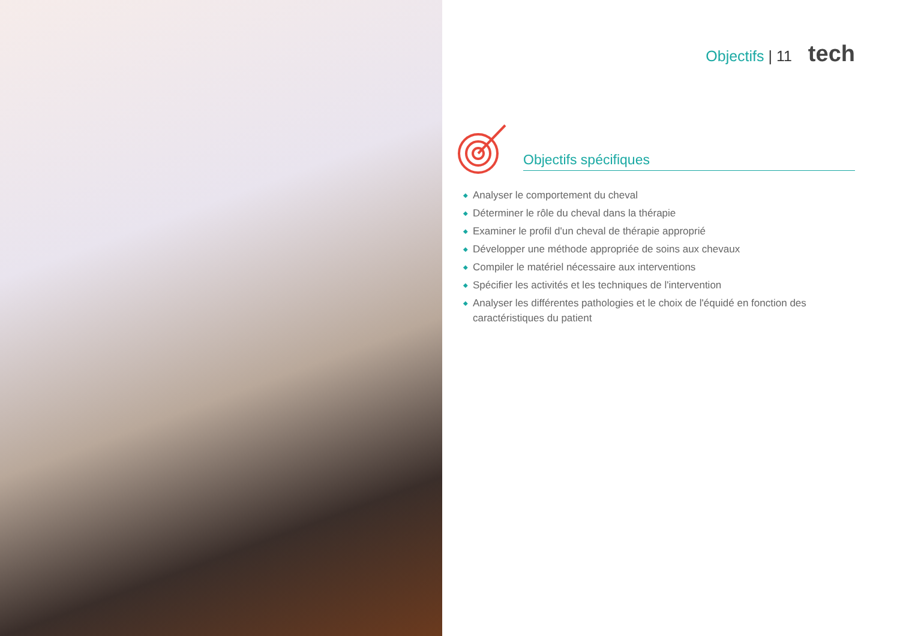Objectifs | 11 tech
Objectifs spécifiques
◆ Analyser le comportement du cheval
◆ Déterminer le rôle du cheval dans la thérapie
◆ Examiner le profil d'un cheval de thérapie approprié
◆ Développer une méthode appropriée de soins aux chevaux
◆ Compiler le matériel nécessaire aux interventions
◆ Spécifier les activités et les techniques de l'intervention
◆ Analyser les différentes pathologies et le choix de l'équidé en fonction des caractéristiques du patient